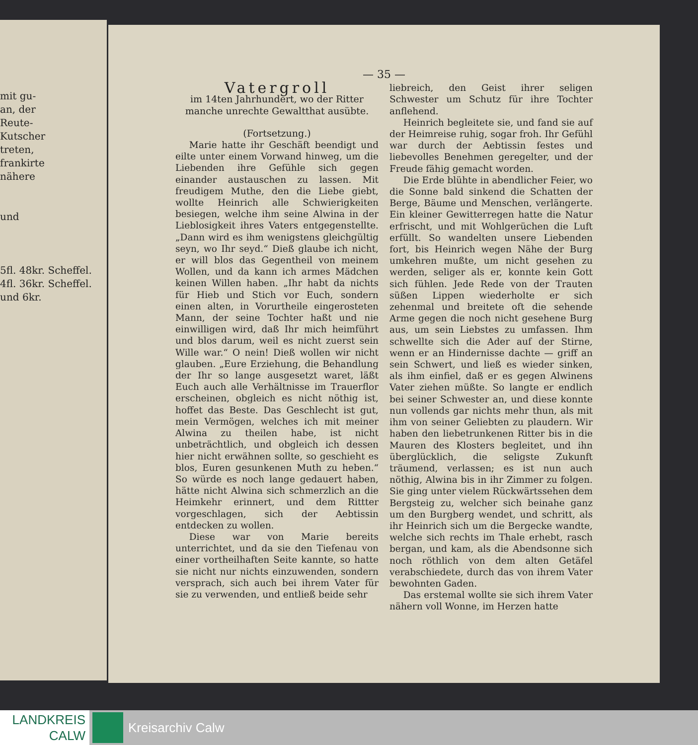mit gu-
an, der
Reute-
Kutscher
treten,
frankirte
nähere
und
5fl. 48kr. Scheffel.
4fl. 36kr. Scheffel.
und 6kr.
— 35 —
Vatergroll
im 14ten Jahrhundert, wo der Ritter manche unrechte Gewaltthat ausübte.
(Fortsetzung.)
Marie hatte ihr Geschäft beendigt und eilte unter einem Vorwand hinweg, um die Liebenden ihre Gefühle sich gegen einander austauschen zu lassen. Mit freudigem Muthe, den die Liebe giebt, wollte Heinrich alle Schwierigkeiten besiegen, welche ihm seine Alwina in der Lieblosigkeit ihres Vaters entgegenstellte. „Dann wird es ihm wenigstens gleichgültig seyn, wo Ihr seyd.“ Dieß glaube ich nicht, er will blos das Gegentheil von meinem Wollen, und da kann ich armes Mädchen keinen Willen haben. „Ihr habt da nichts für Hieb und Stich vor Euch, sondern einen alten, in Vorurtheile eingerosteten Mann, der seine Tochter haßt und nie einwilligen wird, daß Ihr mich heimführt und blos darum, weil es nicht zuerst sein Wille war.“ O nein! Dieß wollen wir nicht glauben. „Eure Erziehung, die Behandlung der Ihr so lange ausgesetzt waret, läßt Euch auch alle Verhältnisse im Trauerflor erscheinen, obgleich es nicht nöthig ist, hoffet das Beste. Das Geschlecht ist gut, mein Vermögen, welches ich mit meiner Alwina zu theilen habe, ist nicht unbeträchtlich, und obgleich ich dessen hier nicht erwähnen sollte, so geschieht es blos, Euren gesunkenen Muth zu heben.“ So würde es noch lange gedauert haben, hätte nicht Alwina sich schmerzlich an die Heimkehr erinnert, und dem Rittter vorgeschlagen, sich der Aebtissin entdecken zu wollen.
Diese war von Marie bereits unterrichtet, und da sie den Tiefenau von einer vortheilhaften Seite kannte, so hatte sie nicht nur nichts einzuwenden, sondern versprach, sich auch bei ihrem Vater für sie zu verwenden, und entließ beide sehr
liebreich, den Geist ihrer seligen Schwester um Schutz für ihre Tochter anflehend.
Heinrich begleitete sie, und fand sie auf der Heimreise ruhig, sogar froh. Ihr Gefühl war durch der Aebtissin festes und liebevolles Benehmen geregelter, und der Freude fähig gemacht worden.
Die Erde blühte in abendlicher Feier, wo die Sonne bald sinkend die Schatten der Berge, Bäume und Menschen, verlängerte. Ein kleiner Gewitterregen hatte die Natur erfrischt, und mit Wohlgerüchen die Luft erfüllt. So wandelten unsere Liebenden fort, bis Heinrich wegen Nähe der Burg umkehren mußte, um nicht gesehen zu werden, seliger als er, konnte kein Gott sich fühlen. Jede Rede von der Trauten süßen Lippen wiederholte er sich zehenmal und breitete oft die sehende Arme gegen die noch nicht gesehene Burg aus, um sein Liebstes zu umfassen. Ihm schwellte sich die Ader auf der Stirne, wenn er an Hindernisse dachte — griff an sein Schwert, und ließ es wieder sinken, als ihm einfiel, daß er es gegen Alwinens Vater ziehen müßte. So langte er endlich bei seiner Schwester an, und diese konnte nun vollends gar nichts mehr thun, als mit ihm von seiner Geliebten zu plaudern. Wir haben den liebetrunkenen Ritter bis in die Mauren des Klosters begleitet, und ihn überglücklich, die seligste Zukunft träumend, verlassen; es ist nun auch nöthig, Alwina bis in ihr Zimmer zu folgen. Sie ging unter vielem Rückwärtssehen dem Bergsteig zu, welcher sich beinahe ganz um den Burgberg wendet, und schritt, als ihr Heinrich sich um die Bergecke wandte, welche sich rechts im Thale erhebt, rasch bergan, und kam, als die Abendsonne sich noch röthlich von dem alten Getäfel verabschiedete, durch das von ihrem Vater bewohnten Gaden.
Das erstemal wollte sie sich ihrem Vater nähern voll Wonne, im Herzen hatte
LANDKREIS
CALW
Kreisarchiv Calw